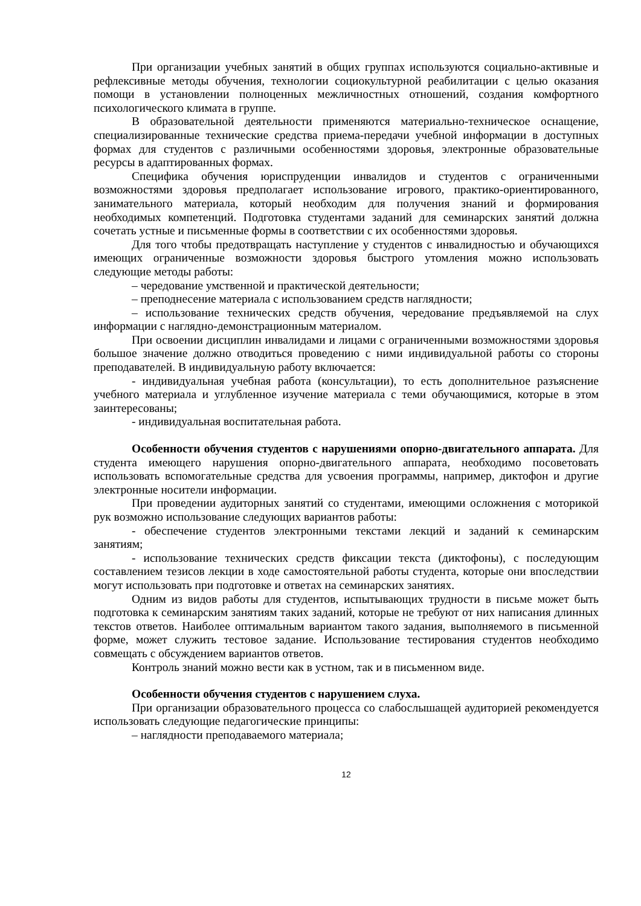При организации учебных занятий в общих группах используются социально-активные и рефлексивные методы обучения, технологии социокультурной реабилитации с целью оказания помощи в установлении полноценных межличностных отношений, создания комфортного психологического климата в группе.
В образовательной деятельности применяются материально-техническое оснащение, специализированные технические средства приема-передачи учебной информации в доступных формах для студентов с различными особенностями здоровья, электронные образовательные ресурсы в адаптированных формах.
Специфика обучения юриспруденции инвалидов и студентов с ограниченными возможностями здоровья предполагает использование игрового, практико-ориентированного, занимательного материала, который необходим для получения знаний и формирования необходимых компетенций. Подготовка студентами заданий для семинарских занятий должна сочетать устные и письменные формы в соответствии с их особенностями здоровья.
Для того чтобы предотвращать наступление у студентов с инвалидностью и обучающихся имеющих ограниченные возможности здоровья быстрого утомления можно использовать следующие методы работы:
– чередование умственной и практической деятельности;
– преподнесение материала с использованием средств наглядности;
– использование технических средств обучения, чередование предъявляемой на слух информации с наглядно-демонстрационным материалом.
При освоении дисциплин инвалидами и лицами с ограниченными возможностями здоровья большое значение должно отводиться проведению с ними индивидуальной работы со стороны преподавателей. В индивидуальную работу включается:
- индивидуальная учебная работа (консультации), то есть дополнительное разъяснение учебного материала и углубленное изучение материала с теми обучающимися, которые в этом заинтересованы;
- индивидуальная воспитательная работа.
Особенности обучения студентов с нарушениями опорно-двигательного аппарата. Для студента имеющего нарушения опорно-двигательного аппарата, необходимо посоветовать использовать вспомогательные средства для усвоения программы, например, диктофон и другие электронные носители информации.
При проведении аудиторных занятий со студентами, имеющими осложнения с моторикой рук возможно использование следующих вариантов работы:
- обеспечение студентов электронными текстами лекций и заданий к семинарским занятиям;
- использование технических средств фиксации текста (диктофоны), с последующим составлением тезисов лекции в ходе самостоятельной работы студента, которые они впоследствии могут использовать при подготовке и ответах на семинарских занятиях.
Одним из видов работы для студентов, испытывающих трудности в письме может быть подготовка к семинарским занятиям таких заданий, которые не требуют от них написания длинных текстов ответов. Наиболее оптимальным вариантом такого задания, выполняемого в письменной форме, может служить тестовое задание. Использование тестирования студентов необходимо совмещать с обсуждением вариантов ответов.
Контроль знаний можно вести как в устном, так и в письменном виде.
Особенности обучения студентов с нарушением слуха.
При организации образовательного процесса со слабослышащей аудиторией рекомендуется использовать следующие педагогические принципы:
– наглядности преподаваемого материала;
12